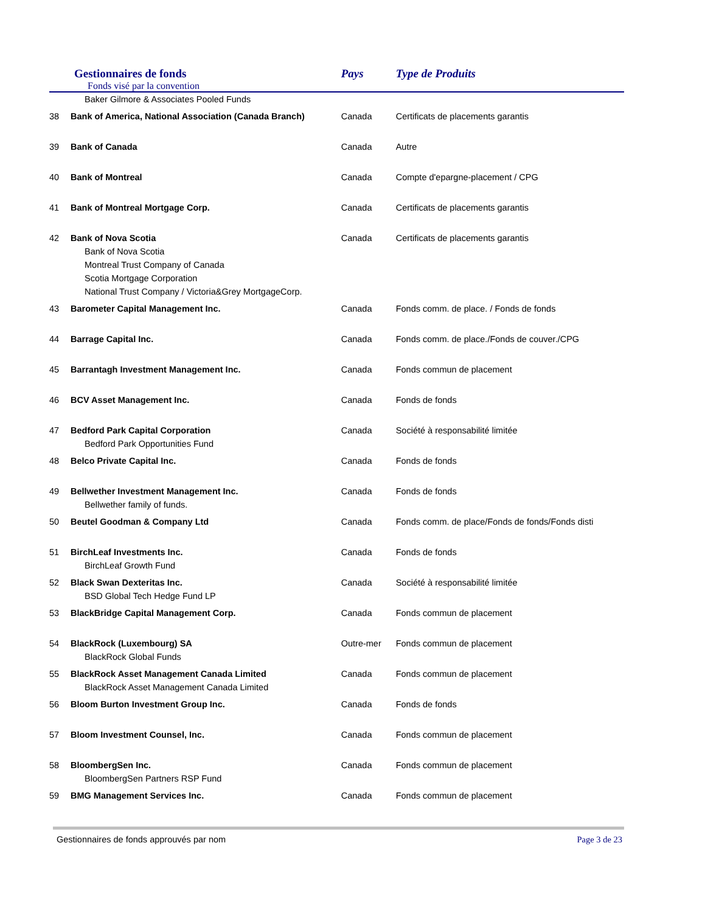| Gestionnaires de fonds Fonds visé par la convention | | Pays | Type de Produits |
| --- | --- | --- | --- |
| | Baker Gilmore & Associates Pooled Funds | | |
| 38 | Bank of America, National Association (Canada Branch) | Canada | Certificats de placements garantis |
| 39 | Bank of Canada | Canada | Autre |
| 40 | Bank of Montreal | Canada | Compte d'epargne-placement / CPG |
| 41 | Bank of Montreal Mortgage Corp. | Canada | Certificats de placements garantis |
| 42 | Bank of Nova Scotia Bank of Nova Scotia Montreal Trust Company of Canada Scotia Mortgage Corporation National Trust Company / Victoria&Grey MortgageCorp. | Canada | Certificats de placements garantis |
| 43 | Barometer Capital Management Inc. | Canada | Fonds comm. de place. / Fonds de fonds |
| 44 | Barrage Capital Inc. | Canada | Fonds comm. de place./Fonds de couver./CPG |
| 45 | Barrantagh Investment Management Inc. | Canada | Fonds commun de placement |
| 46 | BCV Asset Management Inc. | Canada | Fonds de fonds |
| 47 | Bedford Park Capital Corporation Bedford Park Opportunities Fund | Canada | Société à responsabilité limitée |
| 48 | Belco Private Capital Inc. | Canada | Fonds de fonds |
| 49 | Bellwether Investment Management Inc. Bellwether family of funds. | Canada | Fonds de fonds |
| 50 | Beutel Goodman & Company Ltd | Canada | Fonds comm. de place/Fonds de fonds/Fonds disti |
| 51 | BirchLeaf Investments Inc. BirchLeaf Growth Fund | Canada | Fonds de fonds |
| 52 | Black Swan Dexteritas Inc. BSD Global Tech Hedge Fund LP | Canada | Société à responsabilité limitée |
| 53 | BlackBridge Capital Management Corp. | Canada | Fonds commun de placement |
| 54 | BlackRock (Luxembourg) SA BlackRock Global Funds | Outre-mer | Fonds commun de placement |
| 55 | BlackRock Asset Management Canada Limited BlackRock Asset Management Canada Limited | Canada | Fonds commun de placement |
| 56 | Bloom Burton Investment Group Inc. | Canada | Fonds de fonds |
| 57 | Bloom Investment Counsel, Inc. | Canada | Fonds commun de placement |
| 58 | BloombergSen Inc. BloombergSen Partners RSP Fund | Canada | Fonds commun de placement |
| 59 | BMG Management Services Inc. | Canada | Fonds commun de placement |
Gestionnaires de fonds approuvés par nom Page 3 de 23